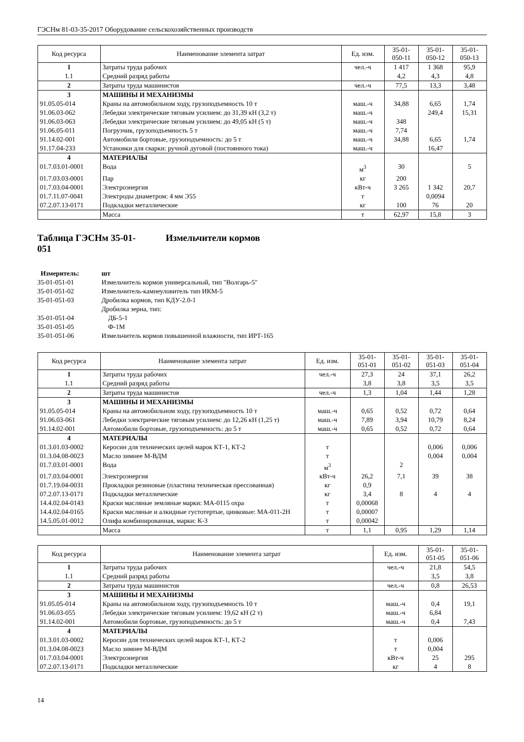ГЭСНм 81-03-35-2017 Оборудование сельскохозяйственных производств
| Код ресурса | Наименование элемента затрат | Ед. изм. | 35-01- 050-11 | 35-01- 050-12 | 35-01- 050-13 |
| --- | --- | --- | --- | --- | --- |
| 1 | Затраты труда рабочих | чел.-ч | 1 417 | 1 368 | 95,9 |
| 1.1 | Средний разряд работы | | 4,2 | 4,3 | 4,8 |
| 2 | Затраты труда машинистов | чел.-ч | 77,5 | 13,3 | 3,48 |
| 3 | МАШИНЫ И МЕХАНИЗМЫ | | | | |
| 91.05.05-014 | Краны на автомобильном ходу, грузоподъемность 10 т | маш.-ч | 34,88 | 6,65 | 1,74 |
| 91.06.03-062 | Лебедки электрические тяговым усилием: до 31,39 кН (3,2 т) | маш.-ч | | 249,4 | 15,31 |
| 91.06.03-063 | Лебедки электрические тяговым усилием: до 49,05 кН (5 т) | маш.-ч | 348 | | |
| 91.06.05-011 | Погрузчик, грузоподъемность 5 т | маш.-ч | 7,74 | | |
| 91.14.02-001 | Автомобили бортовые, грузоподъемность: до 5 т | маш.-ч | 34,88 | 6,65 | 1,74 |
| 91.17.04-233 | Установки для сварки: ручной дуговой (постоянного тока) | маш.-ч | | 16,47 | |
| 4 | МАТЕРИАЛЫ | | | | |
| 01.7.03.01-0001 | Вода | м<sup>3</sup> | 30 | | 5 |
| 01.7.03.03-0001 | Пар | кг | 200 | | |
| 01.7.03.04-0001 | Электроэнергия | кВт-ч | 3 265 | 1 342 | 20,7 |
| 01.7.11.07-0041 | Электроды диаметром: 4 мм Э55 | т | | 0,0094 | |
| 07.2.07.13-0171 | Подкладки металлические | кг | 100 | 76 | 20 |
| | Масса | т | 62,97 | 15,8 | 3 |
Таблица ГЭСНм 35-01-
051 Измельчители кормов
Измеритель:
шт
35-01-051-01
Измельчитель кормов универсальный, тип "Волгарь-5"
35-01-051-02
Измельчитель-камнеуловитель тип ИКМ-5
35-01-051-03
Дробилка кормов, тип КДУ-2.0-1
Дробилка зерна, тип:
35-01-051-04
ДБ-5-1
35-01-051-05
Ф-1М
35-01-051-06
Измельчитель кормов повышенной влажности, тип ИРТ-165
| Код ресурса | Наименование элемента затрат | Ед. изм. | 35-01- 051-01 | 35-01- 051-02 | 35-01- 051-03 | 35-01- 051-04 |
| --- | --- | --- | --- | --- | --- | --- |
| 1 | Затраты труда рабочих | чел.-ч | 27,3 | 24 | 37,1 | 26,2 |
| 1.1 | Средний разряд работы | | 3,8 | 3,8 | 3,5 | 3,5 |
| 2 | Затраты труда машинистов | чел.-ч | 1,3 | 1,04 | 1,44 | 1,28 |
| 3 | МАШИНЫ И МЕХАНИЗМЫ | | | | | |
| 91.05.05-014 | Краны на автомобильном ходу, грузоподъемность 10 т | маш.-ч | 0,65 | 0,52 | 0,72 | 0,64 |
| 91.06.03-061 | Лебедки электрические тяговым усилием: до 12,26 кН (1,25 т) | маш.-ч | 7,89 | 3,94 | 10,79 | 8,24 |
| 91.14.02-001 | Автомобили бортовые, грузоподъемность: до 5 т | маш.-ч | 0,65 | 0,52 | 0,72 | 0,64 |
| 4 | МАТЕРИАЛЫ | | | | | |
| 01.3.01.03-0002 | Керосин для технических целей марок КТ-1, КТ-2 | т | | | 0,006 | 0,006 |
| 01.3.04.08-0023 | Масло зимнее М-ВДМ | т | | | 0,004 | 0,004 |
| 01.7.03.01-0001 | Вода | м<sup>3</sup> | | 2 | | |
| 01.7.03.04-0001 | Электроэнергия | кВт-ч | 26,2 | 7,1 | 39 | 38 |
| 01.7.19.04-0031 | Прокладки резиновые (пластина техническая прессованная) | кг | 0,9 | | | |
| 07.2.07.13-0171 | Подкладки металлические | кг | 3,4 | 8 | 4 | 4 |
| 14.4.02.04-0143 | Краски масляные земляные марки: МА-0115 охра | т | 0,00068 | | | |
| 14.4.02.04-0165 | Краски масляные и алкидные густотертые, цинковые: МА-011-2Н | т | 0,00007 | | | |
| 14.5.05.01-0012 | Олифа комбинированная, марки: К-3 | т | 0,00042 | | | |
| | Масса | т | 1,1 | 0,95 | 1,29 | 1,14 |
| Код ресурса | Наименование элемента затрат | Ед. изм. | 35-01- 051-05 | 35-01- 051-06 |
| --- | --- | --- | --- | --- |
| 1 | Затраты труда рабочих | чел.-ч | 21,8 | 54,5 |
| 1.1 | Средний разряд работы | | 3,5 | 3,8 |
| 2 | Затраты труда машинистов | чел.-ч | 0,8 | 26,53 |
| 3 | МАШИНЫ И МЕХАНИЗМЫ | | | |
| 91.05.05-014 | Краны на автомобильном ходу, грузоподъемность 10 т | маш.-ч | 0,4 | 19,1 |
| 91.06.03-055 | Лебедки электрические тяговым усилием: 19,62 кН (2 т) | маш.-ч | 6,84 | |
| 91.14.02-001 | Автомобили бортовые, грузоподъемность: до 5 т | маш.-ч | 0,4 | 7,43 |
| 4 | МАТЕРИАЛЫ | | | |
| 01.3.01.03-0002 | Керосин для технических целей марок КТ-1, КТ-2 | т | 0,006 | |
| 01.3.04.08-0023 | Масло зимнее М-ВДМ | т | 0,004 | |
| 01.7.03.04-0001 | Электроэнергия | кВт-ч | 25 | 295 |
| 07.2.07.13-0171 | Подкладки металлические | кг | 4 | 8 |
14